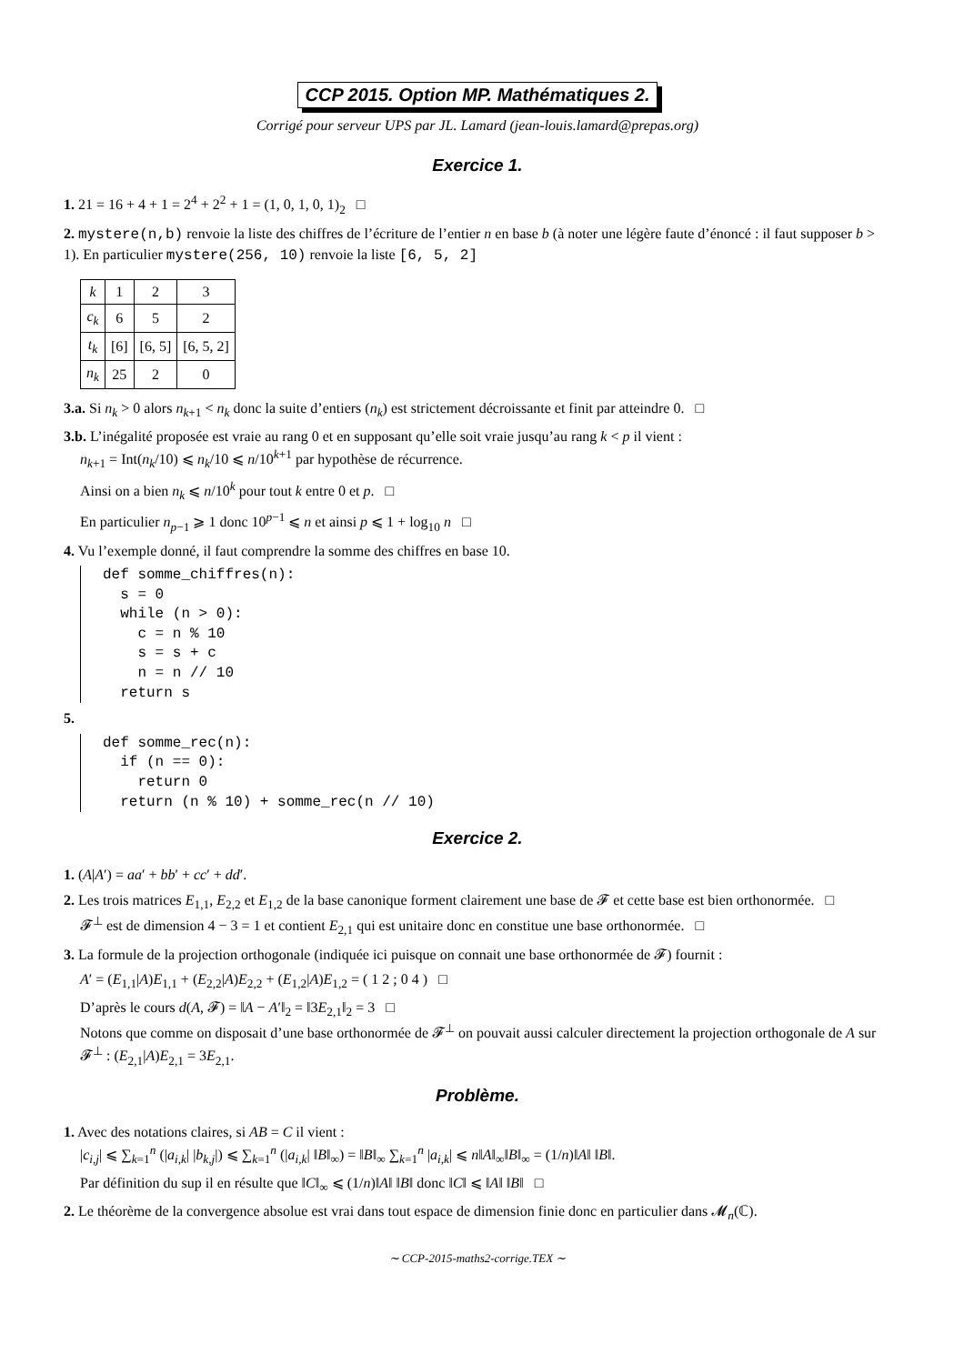CCP 2015. Option MP. Mathématiques 2.
Corrigé pour serveur UPS par JL. Lamard (jean-louis.lamard@prepas.org)
Exercice 1.
1. 21 = 16 + 4 + 1 = 2<sup>4</sup> + 2<sup>2</sup> + 1 = (1, 0, 1, 0, 1)<sub>2</sub> □
2. mystere(n,b) renvoie la liste des chiffres de l’écriture de l’entier n en base b (à noter une légère faute d’énoncé : il faut supposer b > 1). En particulier mystere(256, 10) renvoie la liste [6, 5, 2]
| k | 1 | 2 | 3 |
| c<sub>k</sub> | 6 | 5 | 2 |
| t<sub>k</sub> | [6] | [6, 5] | [6, 5, 2] |
| n<sub>k</sub> | 25 | 2 | 0 |
3.a. Si n<sub>k</sub> > 0 alors n<sub>k+1</sub> < n<sub>k</sub> donc la suite d’entiers (n<sub>k</sub>) est strictement décroissante et finit par atteindre 0. □
3.b. L’inégalité proposée est vraie au rang 0 et en supposant qu’elle soit vraie jusqu’au rang k < p il vient :
n<sub>k+1</sub> = Int(n<sub>k</sub>/10) ⩽ n<sub>k</sub>/10 ⩽ n/10<sup>k+1</sup> par hypothèse de récurrence.
Ainsi on a bien n<sub>k</sub> ⩽ n/10<sup>k</sup> pour tout k entre 0 et p. □
En particulier n<sub>p−1</sub> ⩾ 1 donc 10<sup>p−1</sup> ⩽ n et ainsi p ⩽ 1 + log<sub>10</sub> n □
4. Vu l’exemple donné, il faut comprendre la somme des chiffres en base 10.
def somme_chiffres(n):
  s = 0
  while (n > 0):
    c = n % 10
    s = s + c
    n = n // 10
  return s
5.
def somme_rec(n):
  if (n == 0):
    return 0
  return (n % 10) + somme_rec(n // 10)
Exercice 2.
1. (A|A′) = aa′ + bb′ + cc′ + dd′.
2. Les trois matrices E<sub>1,1</sub>, E<sub>2,2</sub> et E<sub>1,2</sub> de la base canonique forment clairement une base de 𝓕 et cette base est bien orthonormée. □
𝓕<sup>⊥</sup> est de dimension 4 − 3 = 1 et contient E<sub>2,1</sub> qui est unitaire donc en constitue une base orthonormée. □
3. La formule de la projection orthogonale (indiquée ici puisque on connait une base orthonormée de 𝓕) fournit :
A′ = (E<sub>1,1</sub>|A)E<sub>1,1</sub> + (E<sub>2,2</sub>|A)E<sub>2,2</sub> + (E<sub>1,2</sub>|A)E<sub>1,2</sub> = ( 1 2 ; 0 4 ) □
D’après le cours d(A, 𝓕) = ‖A − A′‖<sub>2</sub> = ‖3E<sub>2,1</sub>‖<sub>2</sub> = 3 □
Notons que comme on disposait d’une base orthonormée de 𝓕<sup>⊥</sup> on pouvait aussi calculer directement la projection orthogonale de A sur 𝓕<sup>⊥</sup> : (E<sub>2,1</sub>|A)E<sub>2,1</sub> = 3E<sub>2,1</sub>.
Problème.
1. Avec des notations claires, si AB = C il vient :
|c<sub>i,j</sub>| ⩽ ∑<sub>k=1</sub><sup>n</sup> (|a<sub>i,k</sub>| |b<sub>k,j</sub>|) ⩽ ∑<sub>k=1</sub><sup>n</sup> (|a<sub>i,k</sub>| ‖B‖<sub>∞</sub>) = ‖B‖<sub>∞</sub> ∑<sub>k=1</sub><sup>n</sup> |a<sub>i,k</sub>| ⩽ n‖A‖<sub>∞</sub>‖B‖<sub>∞</sub> = (1/n)‖A‖ ‖B‖.
Par définition du sup il en résulte que ‖C‖<sub>∞</sub> ⩽ (1/n)‖A‖ ‖B‖ donc ‖C‖ ⩽ ‖A‖ ‖B‖ □
2. Le théorème de la convergence absolue est vrai dans tout espace de dimension finie donc en particulier dans 𝓜<sub>n</sub>(ℂ).
∼ CCP-2015-maths2-corrige.TEX ∼